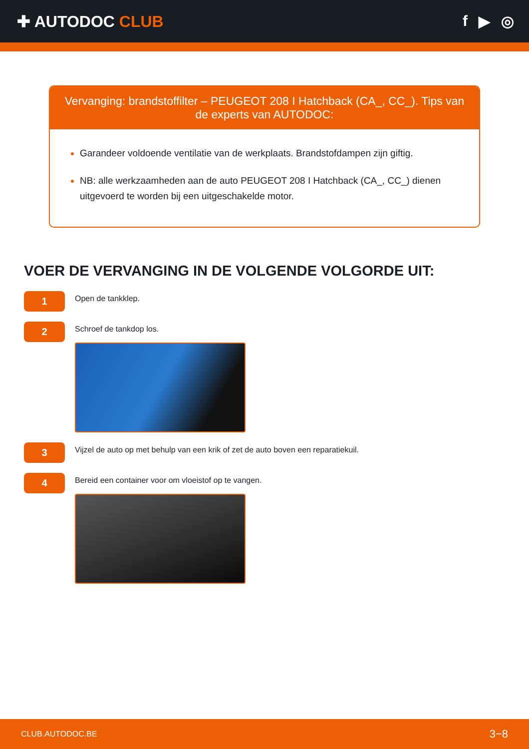✚ AUTODOC CLUB f ▶ ◎
Vervanging: brandstoffilter – PEUGEOT 208 I Hatchback (CA_, CC_). Tips van de experts van AUTODOC:
Garandeer voldoende ventilatie van de werkplaats. Brandstofdampen zijn giftig.
NB: alle werkzaamheden aan de auto PEUGEOT 208 I Hatchback (CA_, CC_) dienen uitgevoerd te worden bij een uitgeschakelde motor.
VOER DE VERVANGING IN DE VOLGENDE VOLGORDE UIT:
1
Open de tankklep.
2
Schroef de tankdop los.
3
Vijzel de auto op met behulp van een krik of zet de auto boven een reparatiekuil.
4
Bereid een container voor om vloeistof op te vangen.
CLUB.AUTODOC.BE 3−8